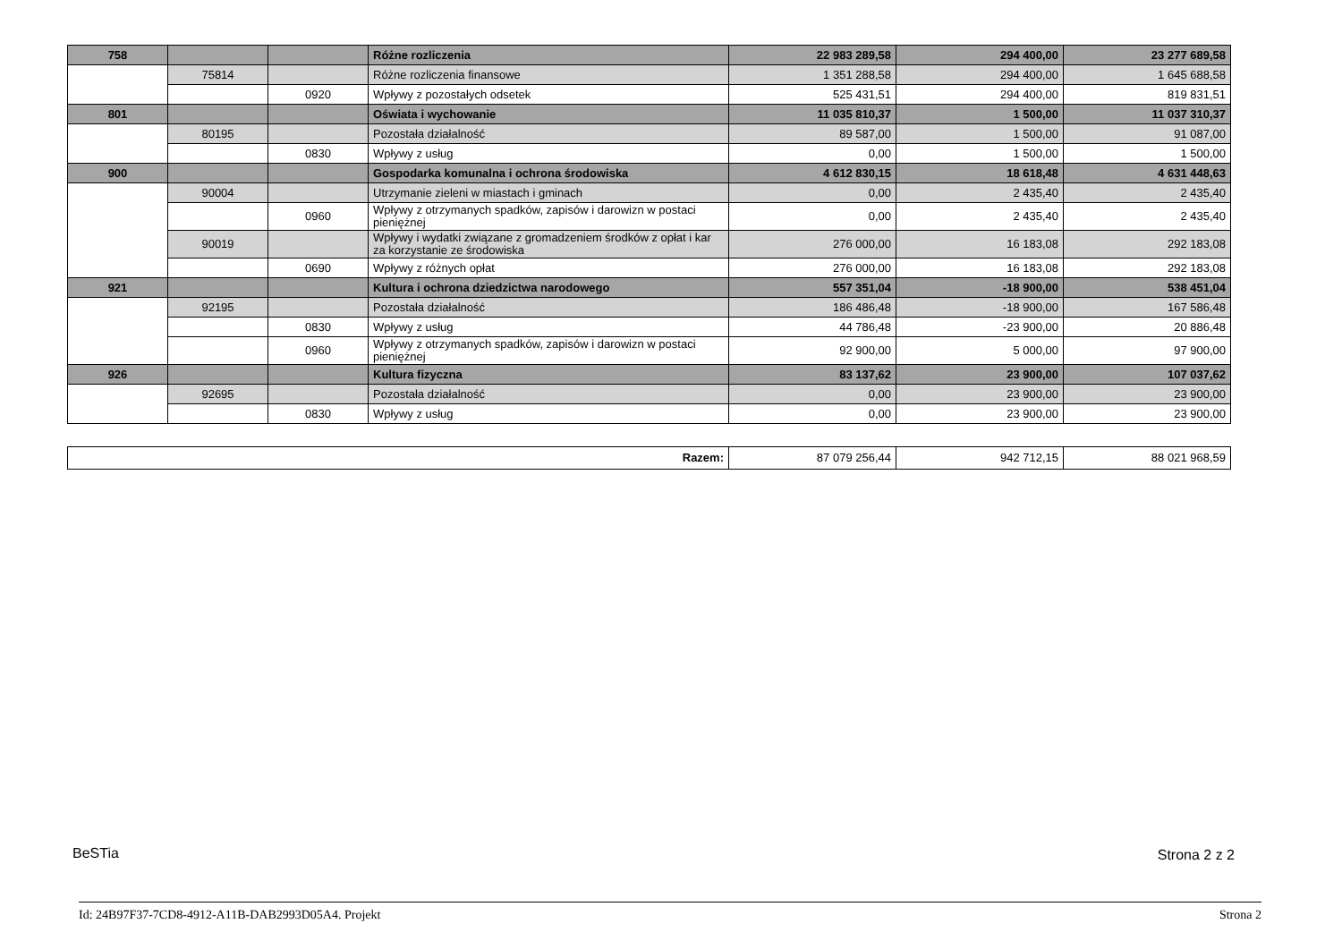| 758 | | | Różne rozliczenia | 22 983 289,58 | 294 400,00 | 23 277 689,58 |
| | 75814 | | Różne rozliczenia finansowe | 1 351 288,58 | 294 400,00 | 1 645 688,58 |
| | | 0920 | Wpływy z pozostałych odsetek | 525 431,51 | 294 400,00 | 819 831,51 |
| 801 | | | Oświata i wychowanie | 11 035 810,37 | 1 500,00 | 11 037 310,37 |
| | 80195 | | Pozostała działalność | 89 587,00 | 1 500,00 | 91 087,00 |
| | | 0830 | Wpływy z usług | 0,00 | 1 500,00 | 1 500,00 |
| 900 | | | Gospodarka komunalna i ochrona środowiska | 4 612 830,15 | 18 618,48 | 4 631 448,63 |
| | 90004 | | Utrzymanie zieleni w miastach i gminach | 0,00 | 2 435,40 | 2 435,40 |
| | | 0960 | Wpływy z otrzymanych spadków, zapisów i darowizn w postaci pieniężnej | 0,00 | 2 435,40 | 2 435,40 |
| | 90019 | | Wpływy i wydatki związane z gromadzeniem środków z opłat i kar za korzystanie ze środowiska | 276 000,00 | 16 183,08 | 292 183,08 |
| | | 0690 | Wpływy z różnych opłat | 276 000,00 | 16 183,08 | 292 183,08 |
| 921 | | | Kultura i ochrona dziedzictwa narodowego | 557 351,04 | -18 900,00 | 538 451,04 |
| | 92195 | | Pozostała działalność | 186 486,48 | -18 900,00 | 167 586,48 |
| | | 0830 | Wpływy z usług | 44 786,48 | -23 900,00 | 20 886,48 |
| | | 0960 | Wpływy z otrzymanych spadków, zapisów i darowizn w postaci pieniężnej | 92 900,00 | 5 000,00 | 97 900,00 |
| 926 | | | Kultura fizyczna | 83 137,62 | 23 900,00 | 107 037,62 |
| | 92695 | | Pozostała działalność | 0,00 | 23 900,00 | 23 900,00 |
| | | 0830 | Wpływy z usług | 0,00 | 23 900,00 | 23 900,00 |
| Razem: | 87 079 256,44 | 942 712,15 | 88 021 968,59 |
BeSTia Strona 2 z 2
Id: 24B97F37-7CD8-4912-A11B-DAB2993D05A4. Projekt Strona 2